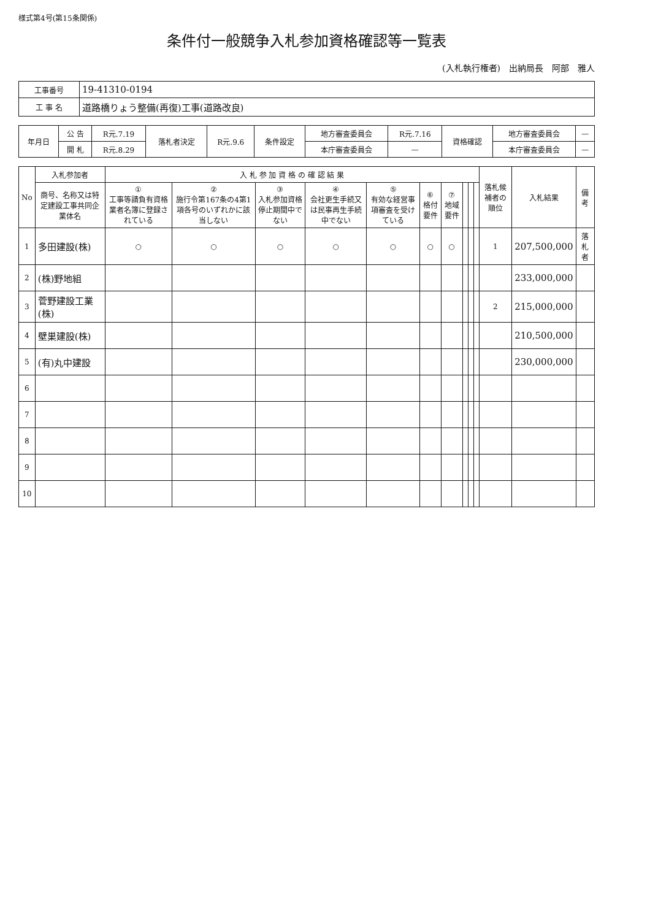様式第4号(第15条関係)
条件付一般競争入札参加資格確認等一覧表
(入札執行権者)　出納局長　阿部　雅人
| 工事番号 | 19-41310-0194 |
| 工 事 名 | 道路橋りょう整備(再復)工事(道路改良) |
| 年月日 | 公 告 | R元.7.19 | 落札者決定 | R元.9.6 | 条件設定 | 地方審査委員会 | R元.7.16 | 資格確認 | 地方審査委員会 | — |
| | 開 札 | R元.8.29 | | | | 本庁審査委員会 | — | | 本庁審査委員会 | — |
| No | 入札参加者 | 入 札 参 加 資 格 の 確 認 結 果 | | | | | | | | | | 落札候補者の順位 | 入札結果 | 備 考 |
| --- | --- | --- | --- | --- | --- | --- | --- | --- | --- | --- | --- | --- | --- | --- |
| | 商号、名称又は特定建設工事共同企業体名 | ① 工事等請負有資格業者名簿に登録されている | ② 施行令第167条の4第1項各号のいずれかに該当しない | ③ 入札参加資格停止期間中でない | ④ 会社更生手続又は民事再生手続中でない | ⑤ 有効な経営事項審査を受けている | ⑥ 格付要件 | ⑦ 地域要件 | | | | | | |
| 1 | 多田建設(株) | ○ | ○ | ○ | ○ | ○ | ○ | ○ | | | | 1 | 207,500,000 | 落札者 |
| 2 | (株)野地組 | | | | | | | | | | | | 233,000,000 | |
| 3 | 菅野建設工業(株) | | | | | | | | | | | 2 | 215,000,000 | |
| 4 | 壁巣建設(株) | | | | | | | | | | | | 210,500,000 | |
| 5 | (有)丸中建設 | | | | | | | | | | | | 230,000,000 | |
| 6 | | | | | | | | | | | | | | |
| 7 | | | | | | | | | | | | | | |
| 8 | | | | | | | | | | | | | | |
| 9 | | | | | | | | | | | | | | |
| 10 | | | | | | | | | | | | | | |